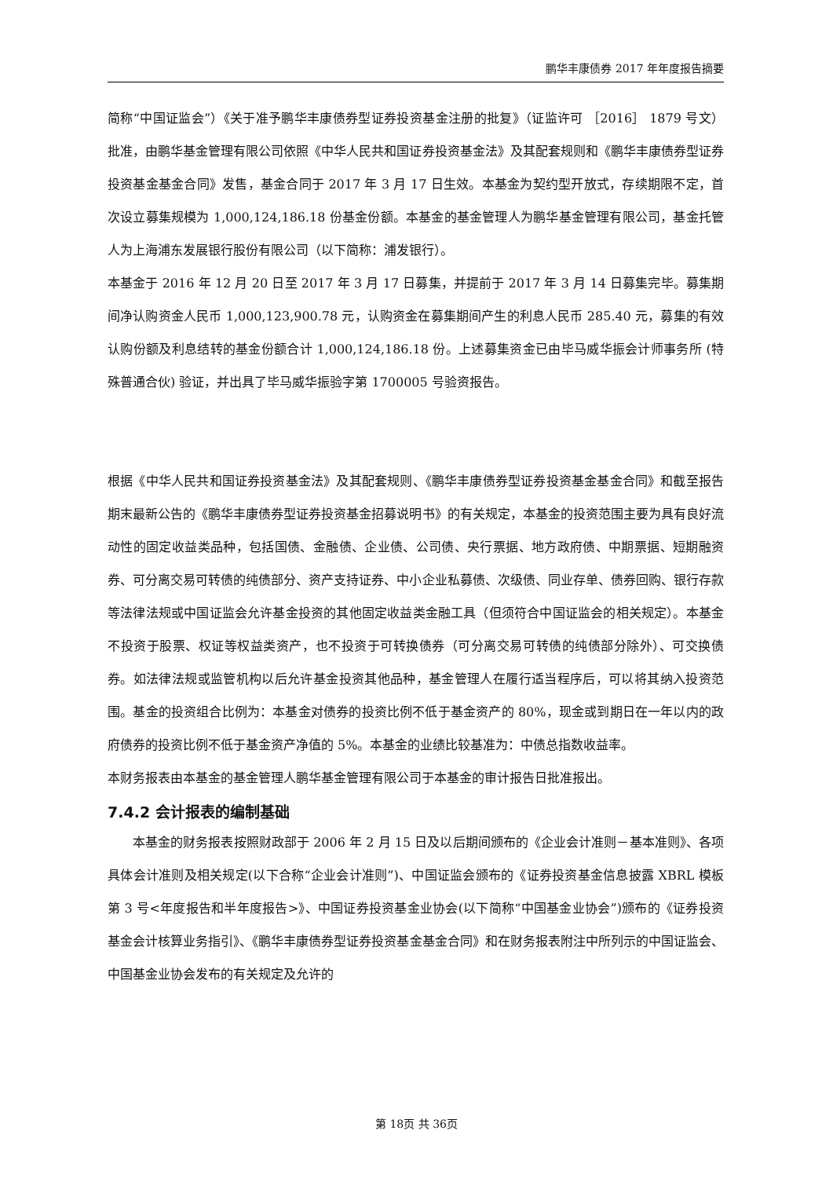鹏华丰康债券 2017 年年度报告摘要
简称“中国证监会”）《关于准予鹏华丰康债券型证券投资基金注册的批复》（证监许可 ［2016］ 1879 号文）批准，由鹏华基金管理有限公司依照《中华人民共和国证券投资基金法》及其配套规则和《鹏华丰康债券型证券投资基金基金合同》发售，基金合同于 2017 年 3 月 17 日生效。本基金为契约型开放式，存续期限不定，首次设立募集规模为 1,000,124,186.18 份基金份额。本基金的基金管理人为鹏华基金管理有限公司，基金托管人为上海浦东发展银行股份有限公司（以下简称：浦发银行）。
本基金于 2016 年 12 月 20 日至 2017 年 3 月 17 日募集，并提前于 2017 年 3 月 14 日募集完毕。募集期间净认购资金人民币 1,000,123,900.78 元，认购资金在募集期间产生的利息人民币 285.40 元，募集的有效认购份额及利息结转的基金份额合计 1,000,124,186.18 份。上述募集资金已由毕马威华振会计师事务所 (特殊普通合伙) 验证，并出具了毕马威华振验字第 1700005 号验资报告。
根据《中华人民共和国证券投资基金法》及其配套规则、《鹏华丰康债券型证券投资基金基金合同》和截至报告期末最新公告的《鹏华丰康债券型证券投资基金招募说明书》的有关规定，本基金的投资范围主要为具有良好流动性的固定收益类品种，包括国债、金融债、企业债、公司债、央行票据、地方政府债、中期票据、短期融资券、可分离交易可转债的纯债部分、资产支持证券、中小企业私募债、次级债、同业存单、债券回购、银行存款等法律法规或中国证监会允许基金投资的其他固定收益类金融工具（但须符合中国证监会的相关规定）。本基金不投资于股票、权证等权益类资产，也不投资于可转换债券（可分离交易可转债的纯债部分除外）、可交换债券。如法律法规或监管机构以后允许基金投资其他品种，基金管理人在履行适当程序后，可以将其纳入投资范围。基金的投资组合比例为：本基金对债券的投资比例不低于基金资产的 80%，现金或到期日在一年以内的政府债券的投资比例不低于基金资产净值的 5%。本基金的业绩比较基准为：中债总指数收益率。
本财务报表由本基金的基金管理人鹏华基金管理有限公司于本基金的审计报告日批准报出。
7.4.2 会计报表的编制基础
本基金的财务报表按照财政部于 2006 年 2 月 15 日及以后期间颁布的《企业会计准则－基本准则》、各项具体会计准则及相关规定(以下合称“企业会计准则”)、中国证监会颁布的《证券投资基金信息披露 XBRL 模板第 3 号<年度报告和半年度报告>》、中国证券投资基金业协会(以下简称“中国基金业协会”)颁布的《证券投资基金会计核算业务指引》、《鹏华丰康债券型证券投资基金基金合同》和在财务报表附注中所列示的中国证监会、中国基金业协会发布的有关规定及允许的
第 18页 共 36页